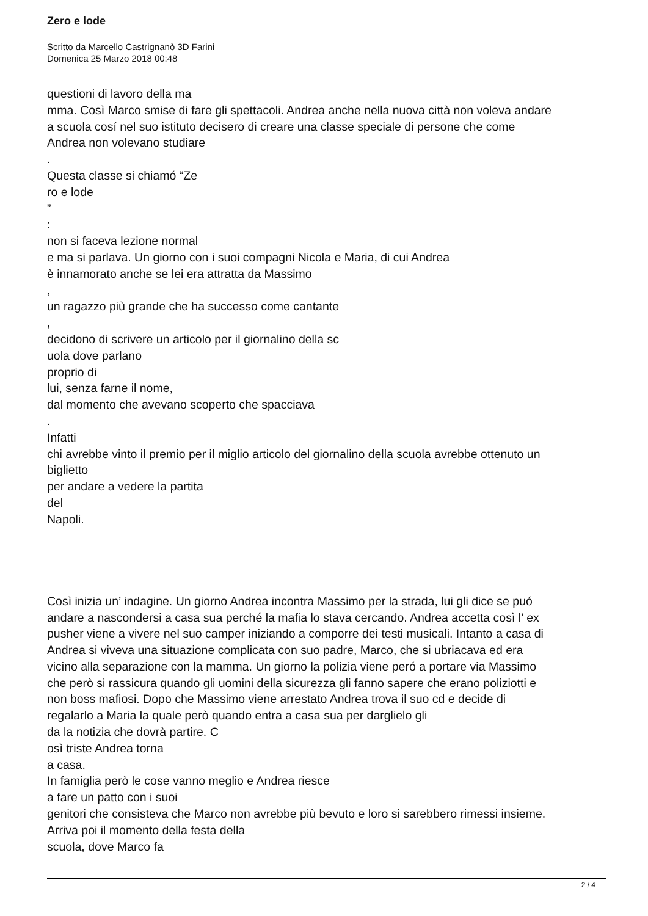Zero e lode
Scritto da Marcello Castrignanò 3D Farini
Domenica 25 Marzo 2018 00:48
questioni di lavoro della ma
mma. Così Marco smise di fare gli spettacoli. Andrea anche nella nuova città non voleva andare
a scuola cosí nel suo istituto decisero di creare una classe speciale di persone che come
Andrea non volevano studiare
.
Questa classe si chiamó “Ze
ro e lode
”
:
non si faceva lezione normal
e ma si parlava. Un giorno con i suoi compagni Nicola e Maria, di cui Andrea
è innamorato anche se lei era attratta da Massimo
,
un ragazzo più grande che ha successo come cantante
,
decidono di scrivere un articolo per il giornalino della sc
uola dove parlano
proprio di
lui, senza farne il nome,
dal momento che avevano scoperto che spacciava
.
Infatti
chi avrebbe vinto il premio per il miglio articolo del giornalino della scuola avrebbe ottenuto un
biglietto
per andare a vedere la partita
del
Napoli.
Così inizia un’ indagine. Un giorno Andrea incontra Massimo per la strada, lui gli dice se puó
andare a nascondersi a casa sua perché la mafia lo stava cercando. Andrea accetta così l’ ex
pusher viene a vivere nel suo camper iniziando a comporre dei testi musicali. Intanto a casa di
Andrea si viveva una situazione complicata con suo padre, Marco, che si ubriacava ed era
vicino alla separazione con la mamma. Un giorno la polizia viene peró a portare via Massimo
che però si rassicura quando gli uomini della sicurezza gli fanno sapere che erano poliziotti e
non boss mafiosi. Dopo che Massimo viene arrestato Andrea trova il suo cd e decide di
regalarlo a Maria la quale però quando entra a casa sua per darglielo gli
da la notizia che dovrà partire. C
osì triste Andrea torna
a casa.
In famiglia però le cose vanno meglio e Andrea riesce
a fare un patto con i suoi
genitori che consisteva che Marco non avrebbe più bevuto e loro si sarebbero rimessi insieme.
Arriva poi il momento della festa della
scuola, dove Marco fa
2 / 4